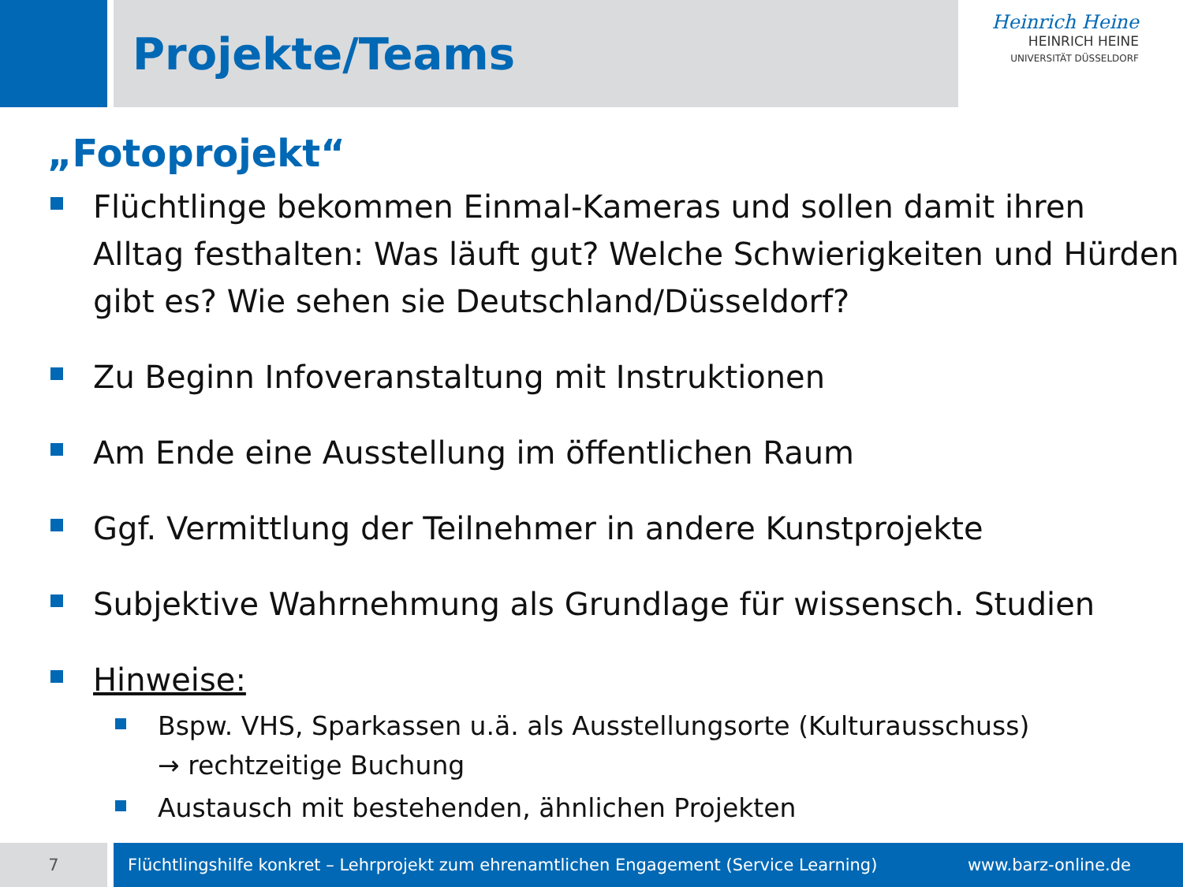Projekte/Teams
Heinrich Heine
HEINRICH HEINE
UNIVERSITÄT DÜSSELDORF
„Fotoprojekt“
Flüchtlinge bekommen Einmal-Kameras und sollen damit ihren Alltag festhalten: Was läuft gut? Welche Schwierigkeiten und Hürden gibt es? Wie sehen sie Deutschland/Düsseldorf?
Zu Beginn Infoveranstaltung mit Instruktionen
Am Ende eine Ausstellung im öffentlichen Raum
Ggf. Vermittlung der Teilnehmer in andere Kunstprojekte
Subjektive Wahrnehmung als Grundlage für wissensch. Studien
Hinweise:
Bspw. VHS, Sparkassen u.ä. als Ausstellungsorte (Kulturausschuss)
→ rechtzeitige Buchung
Austausch mit bestehenden, ähnlichen Projekten
7 Flüchtlingshilfe konkret – Lehrprojekt zum ehrenamtlichen Engagement (Service Learning) www.barz-online.de